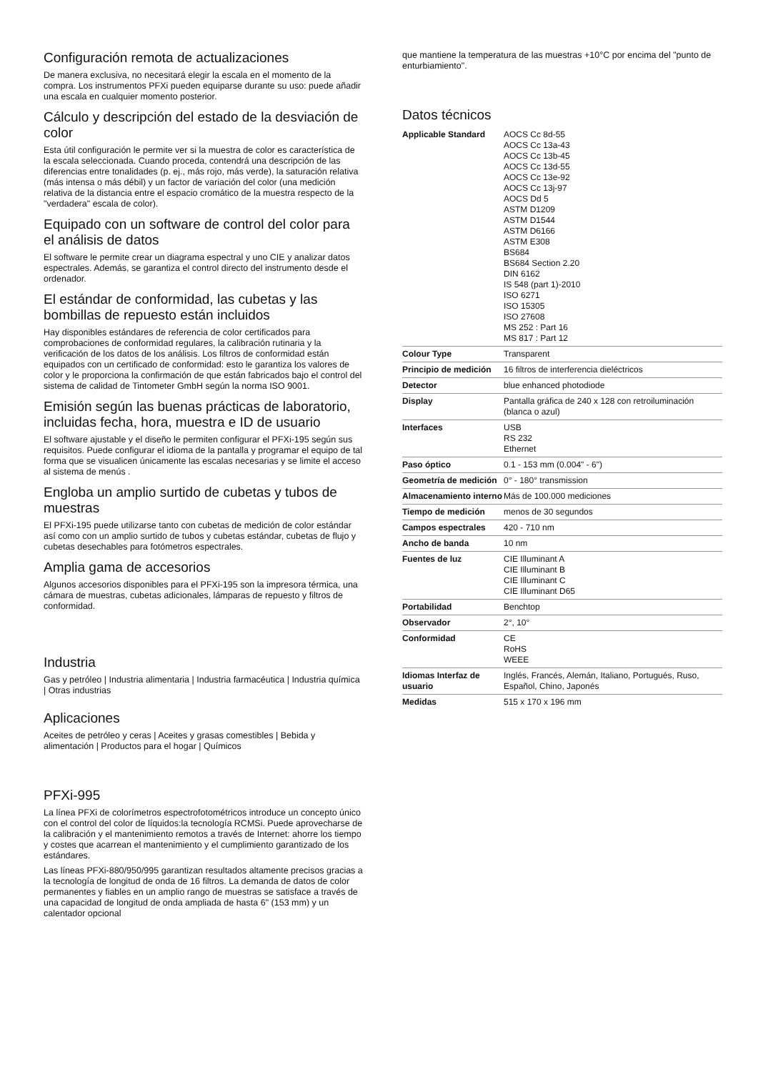Configuración remota de actualizaciones
De manera exclusiva, no necesitará elegir la escala en el momento de la compra. Los instrumentos PFXi pueden equiparse durante su uso: puede añadir una escala en cualquier momento posterior.
Cálculo y descripción del estado de la desviación de color
Esta útil configuración le permite ver si la muestra de color es característica de la escala seleccionada. Cuando proceda, contendrá una descripción de las diferencias entre tonalidades (p. ej., más rojo, más verde), la saturación relativa (más intensa o más débil) y un factor de variación del color (una medición relativa de la distancia entre el espacio cromático de la muestra respecto de la "verdadera" escala de color).
Equipado con un software de control del color para el análisis de datos
El software le permite crear un diagrama espectral y uno CIE y analizar datos espectrales. Además, se garantiza el control directo del instrumento desde el ordenador.
El estándar de conformidad, las cubetas y las bombillas de repuesto están incluidos
Hay disponibles estándares de referencia de color certificados para comprobaciones de conformidad regulares, la calibración rutinaria y la verificación de los datos de los análisis. Los filtros de conformidad están equipados con un certificado de conformidad: esto le garantiza los valores de color y le proporciona la confirmación de que están fabricados bajo el control del sistema de calidad de Tintometer GmbH según la norma ISO 9001.
Emisión según las buenas prácticas de laboratorio, incluidas fecha, hora, muestra e ID de usuario
El software ajustable y el diseño le permiten configurar el PFXi-195 según sus requisitos. Puede configurar el idioma de la pantalla y programar el equipo de tal forma que se visualicen únicamente las escalas necesarias y se limite el acceso al sistema de menús .
Engloba un amplio surtido de cubetas y tubos de muestras
El PFXi-195 puede utilizarse tanto con cubetas de medición de color estándar así como con un amplio surtido de tubos y cubetas estándar, cubetas de flujo y cubetas desechables para fotómetros espectrales.
Amplia gama de accesorios
Algunos accesorios disponibles para el PFXi-195 son la impresora térmica, una cámara de muestras, cubetas adicionales, lámparas de repuesto y filtros de conformidad.
Industria
Gas y petróleo | Industria alimentaria | Industria farmacéutica | Industria química | Otras industrias
Aplicaciones
Aceites de petróleo y ceras | Aceites y grasas comestibles | Bebida y alimentación | Productos para el hogar | Químicos
PFXi-995
La línea PFXi de colorímetros espectrofotométricos introduce un concepto único con el control del color de líquidos:la tecnología RCMSi. Puede aprovecharse de la calibración y el mantenimiento remotos a través de Internet: ahorre los tiempo y costes que acarrean el mantenimiento y el cumplimiento garantizado de los estándares.
Las líneas PFXi-880/950/995 garantizan resultados altamente precisos gracias a la tecnología de longitud de onda de 16 filtros. La demanda de datos de color permanentes y fiables en un amplio rango de muestras se satisface a través de una capacidad de longitud de onda ampliada de hasta 6" (153 mm) y un calentador opcional
que mantiene la temperatura de las muestras +10°C por encima del "punto de enturbiamiento".
Datos técnicos
| Applicable Standard | AOCS Cc 8d-55 AOCS Cc 13a-43 AOCS Cc 13b-45 AOCS Cc 13d-55 AOCS Cc 13e-92 AOCS Cc 13j-97 AOCS Dd 5 ASTM D1209 ASTM D1544 ASTM D6166 ASTM E308 BS684 BS684 Section 2.20 DIN 6162 IS 548 (part 1)-2010 ISO 6271 ISO 15305 ISO 27608 MS 252 : Part 16 MS 817 : Part 12 |
| Colour Type | Transparent |
| Principio de medición | 16 filtros de interferencia dieléctricos |
| Detector | blue enhanced photodiode |
| Display | Pantalla gráfica de 240 x 128 con retroiluminación (blanca o azul) |
| Interfaces | USB RS 232 Ethernet |
| Paso óptico | 0.1 - 153 mm (0.004" - 6") |
| Geometría de medición | 0° - 180° transmission |
| Almacenamiento interno | Más de 100.000 mediciones |
| Tiempo de medición | menos de 30 segundos |
| Campos espectrales | 420 - 710 nm |
| Ancho de banda | 10 nm |
| Fuentes de luz | CIE Illuminant A CIE Illuminant B CIE Illuminant C CIE Illuminant D65 |
| Portabilidad | Benchtop |
| Observador | 2°, 10° |
| Conformidad | CE RoHS WEEE |
| Idiomas Interfaz de usuario | Inglés, Francés, Alemán, Italiano, Portugués, Ruso, Español, Chino, Japonés |
| Medidas | 515 x 170 x 196 mm |